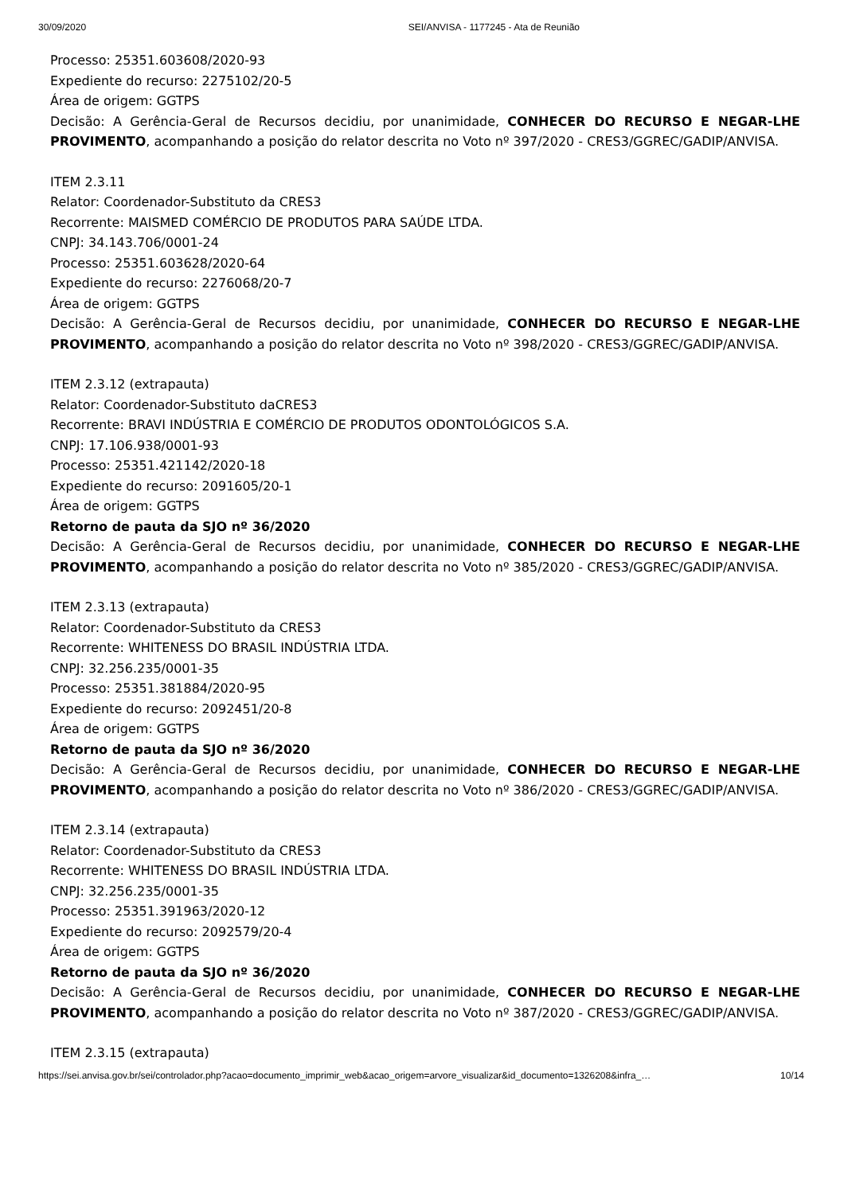30/09/2020 SEI/ANVISA - 1177245 - Ata de Reunião
Processo: 25351.603608/2020-93
Expediente do recurso: 2275102/20-5
Área de origem: GGTPS
Decisão: A Gerência-Geral de Recursos decidiu, por unanimidade, CONHECER DO RECURSO E NEGAR-LHE PROVIMENTO, acompanhando a posição do relator descrita no Voto nº 397/2020 - CRES3/GGREC/GADIP/ANVISA.
ITEM 2.3.11
Relator: Coordenador-Substituto da CRES3
Recorrente: MAISMED COMÉRCIO DE PRODUTOS PARA SAÚDE LTDA.
CNPJ: 34.143.706/0001-24
Processo: 25351.603628/2020-64
Expediente do recurso: 2276068/20-7
Área de origem: GGTPS
Decisão: A Gerência-Geral de Recursos decidiu, por unanimidade, CONHECER DO RECURSO E NEGAR-LHE PROVIMENTO, acompanhando a posição do relator descrita no Voto nº 398/2020 - CRES3/GGREC/GADIP/ANVISA.
ITEM 2.3.12 (extrapauta)
Relator: Coordenador-Substituto daCRES3
Recorrente: BRAVI INDÚSTRIA E COMÉRCIO DE PRODUTOS ODONTOLÓGICOS S.A.
CNPJ: 17.106.938/0001-93
Processo: 25351.421142/2020-18
Expediente do recurso: 2091605/20-1
Área de origem: GGTPS
Retorno de pauta da SJO nº 36/2020
Decisão: A Gerência-Geral de Recursos decidiu, por unanimidade, CONHECER DO RECURSO E NEGAR-LHE PROVIMENTO, acompanhando a posição do relator descrita no Voto nº 385/2020 - CRES3/GGREC/GADIP/ANVISA.
ITEM 2.3.13 (extrapauta)
Relator: Coordenador-Substituto da CRES3
Recorrente: WHITENESS DO BRASIL INDÚSTRIA LTDA.
CNPJ: 32.256.235/0001-35
Processo: 25351.381884/2020-95
Expediente do recurso: 2092451/20-8
Área de origem: GGTPS
Retorno de pauta da SJO nº 36/2020
Decisão: A Gerência-Geral de Recursos decidiu, por unanimidade, CONHECER DO RECURSO E NEGAR-LHE PROVIMENTO, acompanhando a posição do relator descrita no Voto nº 386/2020 - CRES3/GGREC/GADIP/ANVISA.
ITEM 2.3.14 (extrapauta)
Relator: Coordenador-Substituto da CRES3
Recorrente: WHITENESS DO BRASIL INDÚSTRIA LTDA.
CNPJ: 32.256.235/0001-35
Processo: 25351.391963/2020-12
Expediente do recurso: 2092579/20-4
Área de origem: GGTPS
Retorno de pauta da SJO nº 36/2020
Decisão: A Gerência-Geral de Recursos decidiu, por unanimidade, CONHECER DO RECURSO E NEGAR-LHE PROVIMENTO, acompanhando a posição do relator descrita no Voto nº 387/2020 - CRES3/GGREC/GADIP/ANVISA.
ITEM 2.3.15 (extrapauta)
https://sei.anvisa.gov.br/sei/controlador.php?acao=documento_imprimir_web&acao_origem=arvore_visualizar&id_documento=1326208&infra_… 10/14